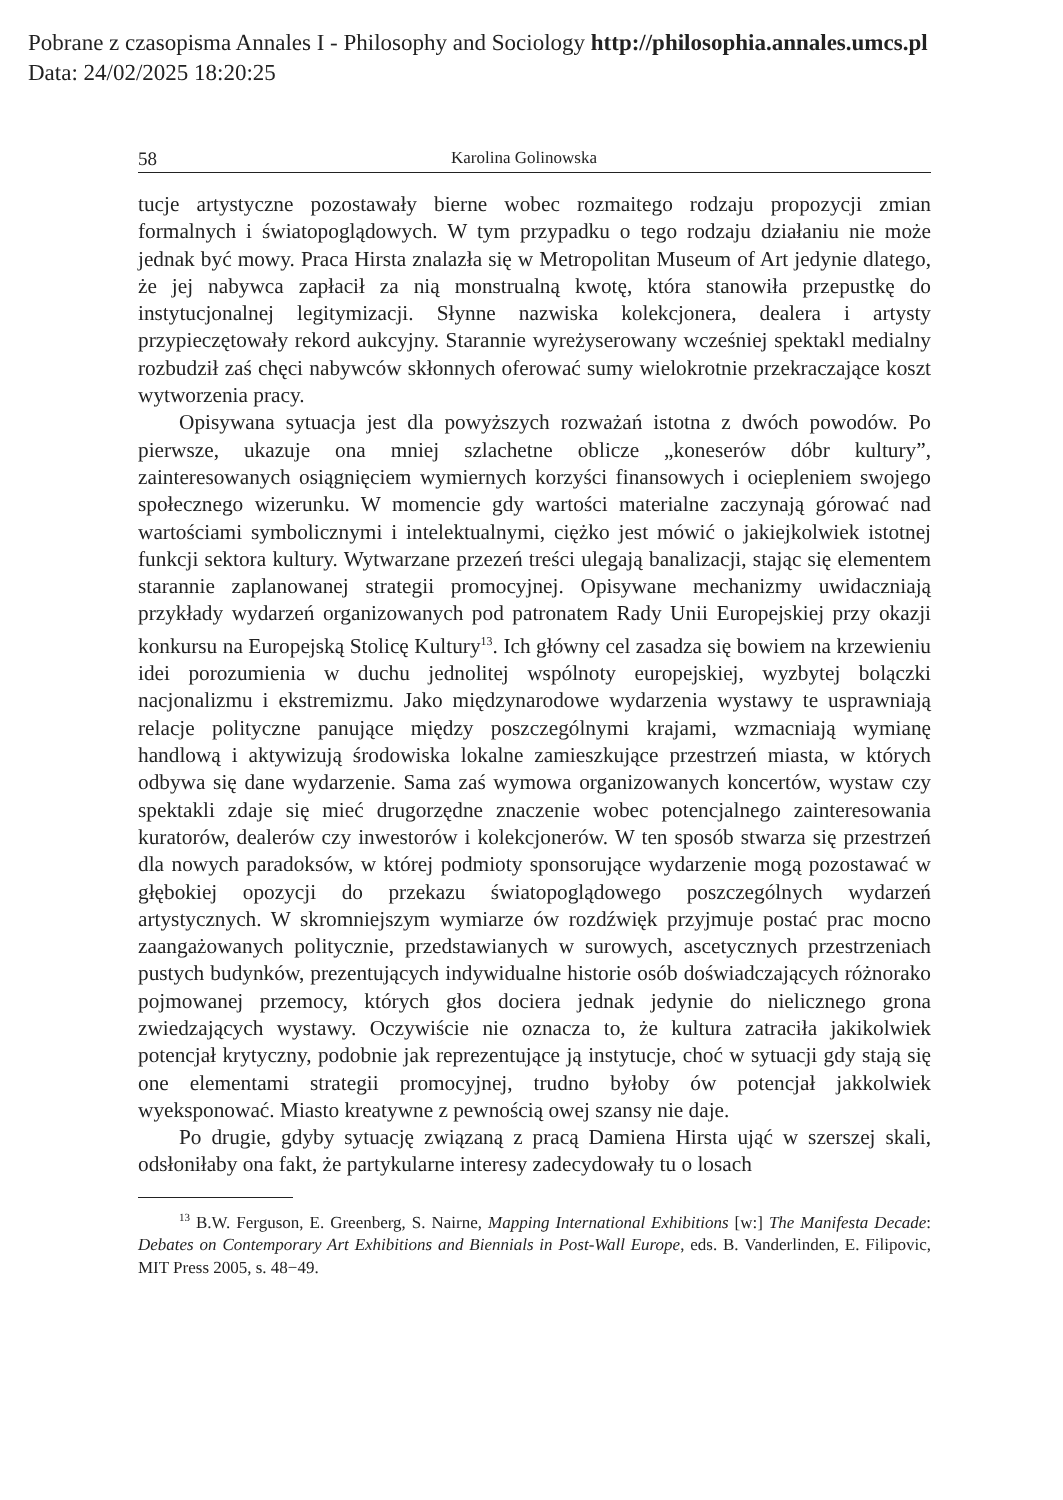Pobrane z czasopisma Annales I - Philosophy and Sociology http://philosophia.annales.umcs.pl
Data: 24/02/2025 18:20:25
58 Karolina Golinowska
tucje artystyczne pozostawały bierne wobec rozmaitego rodzaju propozycji zmian formalnych i światopoglądowych. W tym przypadku o tego rodzaju działaniu nie może jednak być mowy. Praca Hirsta znalazła się w Metropolitan Museum of Art jedynie dlatego, że jej nabywca zapłacił za nią monstrualną kwotę, która stanowiła przepustkę do instytucjonalnej legitymizacji. Słynne nazwiska kolekcjonera, dealera i artysty przypieczętowały rekord aukcyjny. Starannie wyreżyserowany wcześniej spektakl medialny rozbudził zaś chęci nabywców skłonnych oferować sumy wielokrotnie przekraczające koszt wytworzenia pracy.
Opisywana sytuacja jest dla powyższych rozważań istotna z dwóch powodów. Po pierwsze, ukazuje ona mniej szlachetne oblicze „koneserów dóbr kultury”, zainteresowanych osiągnięciem wymiernych korzyści finansowych i ociepleniem swojego społecznego wizerunku. W momencie gdy wartości materialne zaczynają górować nad wartościami symbolicznymi i intelektualnymi, ciężko jest mówić o jakiejkolwiek istotnej funkcji sektora kultury. Wytwarzane przezeń treści ulegają banalizacji, stając się elementem starannie zaplanowanej strategii promocyjnej. Opisywane mechanizmy uwidaczniają przykłady wydarzeń organizowanych pod patronatem Rady Unii Europejskiej przy okazji konkursu na Europejską Stolicę Kultury<sup>13</sup>. Ich główny cel zasadza się bowiem na krzewieniu idei porozumienia w duchu jednolitej wspólnoty europejskiej, wyzbytej bolączki nacjonalizmu i ekstremizmu. Jako międzynarodowe wydarzenia wystawy te usprawniają relacje polityczne panujące między poszczególnymi krajami, wzmacniają wymianę handlową i aktywizują środowiska lokalne zamieszkujące przestrzeń miasta, w których odbywa się dane wydarzenie. Sama zaś wymowa organizowanych koncertów, wystaw czy spektakli zdaje się mieć drugorzędne znaczenie wobec potencjalnego zainteresowania kuratorów, dealerów czy inwestorów i kolekcjonerów. W ten sposób stwarza się przestrzeń dla nowych paradoksów, w której podmioty sponsorujące wydarzenie mogą pozostawać w głębokiej opozycji do przekazu światopoglądowego poszczególnych wydarzeń artystycznych. W skromniejszym wymiarze ów rozdźwięk przyjmuje postać prac mocno zaangażowanych politycznie, przedstawianych w surowych, ascetycznych przestrzeniach pustych budynków, prezentujących indywidualne historie osób doświadczających różnorako pojmowanej przemocy, których głos dociera jednak jedynie do nielicznego grona zwiedzających wystawy. Oczywiście nie oznacza to, że kultura zatraciła jakikolwiek potencjał krytyczny, podobnie jak reprezentujące ją instytucje, choć w sytuacji gdy stają się one elementami strategii promocyjnej, trudno byłoby ów potencjał jakkolwiek wyeksponować. Miasto kreatywne z pewnością owej szansy nie daje.
Po drugie, gdyby sytuację związaną z pracą Damiena Hirsta ująć w szerszej skali, odsłoniłaby ona fakt, że partykularne interesy zadecydowały tu o losach
<sup>13</sup> B.W. Ferguson, E. Greenberg, S. Nairne, Mapping International Exhibitions [w:] The Manifesta Decade: Debates on Contemporary Art Exhibitions and Biennials in Post-Wall Europe, eds. B. Vanderlinden, E. Filipovic, MIT Press 2005, s. 48−49.